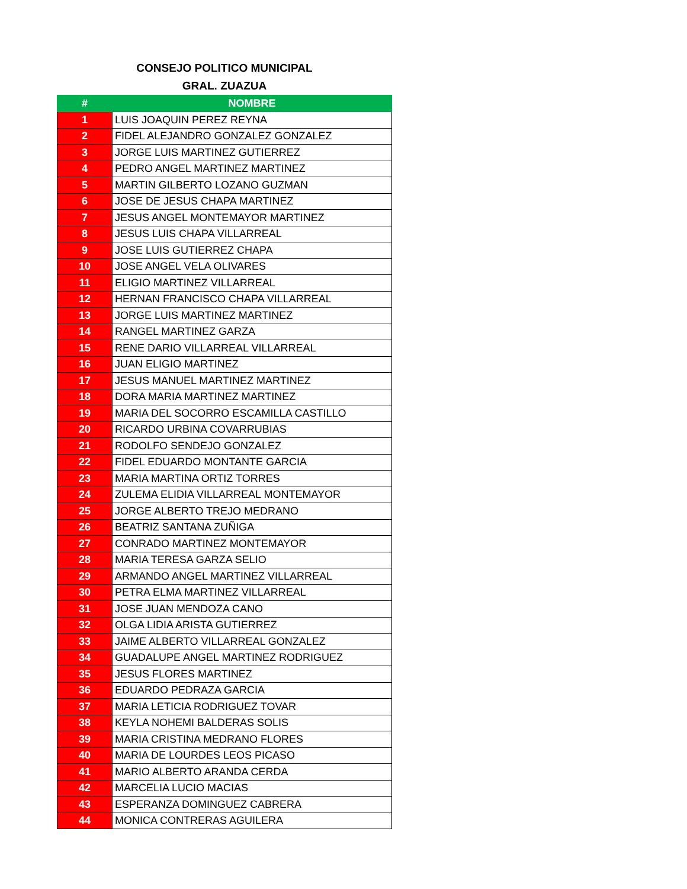CONSEJO POLITICO MUNICIPAL
GRAL. ZUAZUA
| # | NOMBRE |
| --- | --- |
| 1 | LUIS JOAQUIN PEREZ REYNA |
| 2 | FIDEL ALEJANDRO GONZALEZ GONZALEZ |
| 3 | JORGE LUIS MARTINEZ GUTIERREZ |
| 4 | PEDRO ANGEL MARTINEZ MARTINEZ |
| 5 | MARTIN GILBERTO LOZANO GUZMAN |
| 6 | JOSE DE JESUS CHAPA MARTINEZ |
| 7 | JESUS ANGEL MONTEMAYOR MARTINEZ |
| 8 | JESUS LUIS CHAPA VILLARREAL |
| 9 | JOSE LUIS GUTIERREZ CHAPA |
| 10 | JOSE ANGEL VELA OLIVARES |
| 11 | ELIGIO MARTINEZ VILLARREAL |
| 12 | HERNAN FRANCISCO CHAPA VILLARREAL |
| 13 | JORGE LUIS MARTINEZ MARTINEZ |
| 14 | RANGEL MARTINEZ GARZA |
| 15 | RENE DARIO VILLARREAL VILLARREAL |
| 16 | JUAN ELIGIO MARTINEZ |
| 17 | JESUS MANUEL MARTINEZ MARTINEZ |
| 18 | DORA MARIA MARTINEZ MARTINEZ |
| 19 | MARIA DEL SOCORRO ESCAMILLA CASTILLO |
| 20 | RICARDO URBINA COVARRUBIAS |
| 21 | RODOLFO SENDEJO GONZALEZ |
| 22 | FIDEL EDUARDO MONTANTE GARCIA |
| 23 | MARIA MARTINA ORTIZ TORRES |
| 24 | ZULEMA ELIDIA VILLARREAL MONTEMAYOR |
| 25 | JORGE ALBERTO TREJO MEDRANO |
| 26 | BEATRIZ SANTANA ZUÑIGA |
| 27 | CONRADO MARTINEZ MONTEMAYOR |
| 28 | MARIA TERESA GARZA SELIO |
| 29 | ARMANDO ANGEL MARTINEZ VILLARREAL |
| 30 | PETRA ELMA MARTINEZ VILLARREAL |
| 31 | JOSE JUAN MENDOZA CANO |
| 32 | OLGA LIDIA ARISTA GUTIERREZ |
| 33 | JAIME ALBERTO VILLARREAL GONZALEZ |
| 34 | GUADALUPE ANGEL MARTINEZ RODRIGUEZ |
| 35 | JESUS FLORES MARTINEZ |
| 36 | EDUARDO PEDRAZA GARCIA |
| 37 | MARIA LETICIA RODRIGUEZ TOVAR |
| 38 | KEYLA NOHEMI BALDERAS SOLIS |
| 39 | MARIA CRISTINA MEDRANO FLORES |
| 40 | MARIA DE LOURDES LEOS PICASO |
| 41 | MARIO ALBERTO ARANDA CERDA |
| 42 | MARCELIA LUCIO MACIAS |
| 43 | ESPERANZA DOMINGUEZ CABRERA |
| 44 | MONICA CONTRERAS AGUILERA |